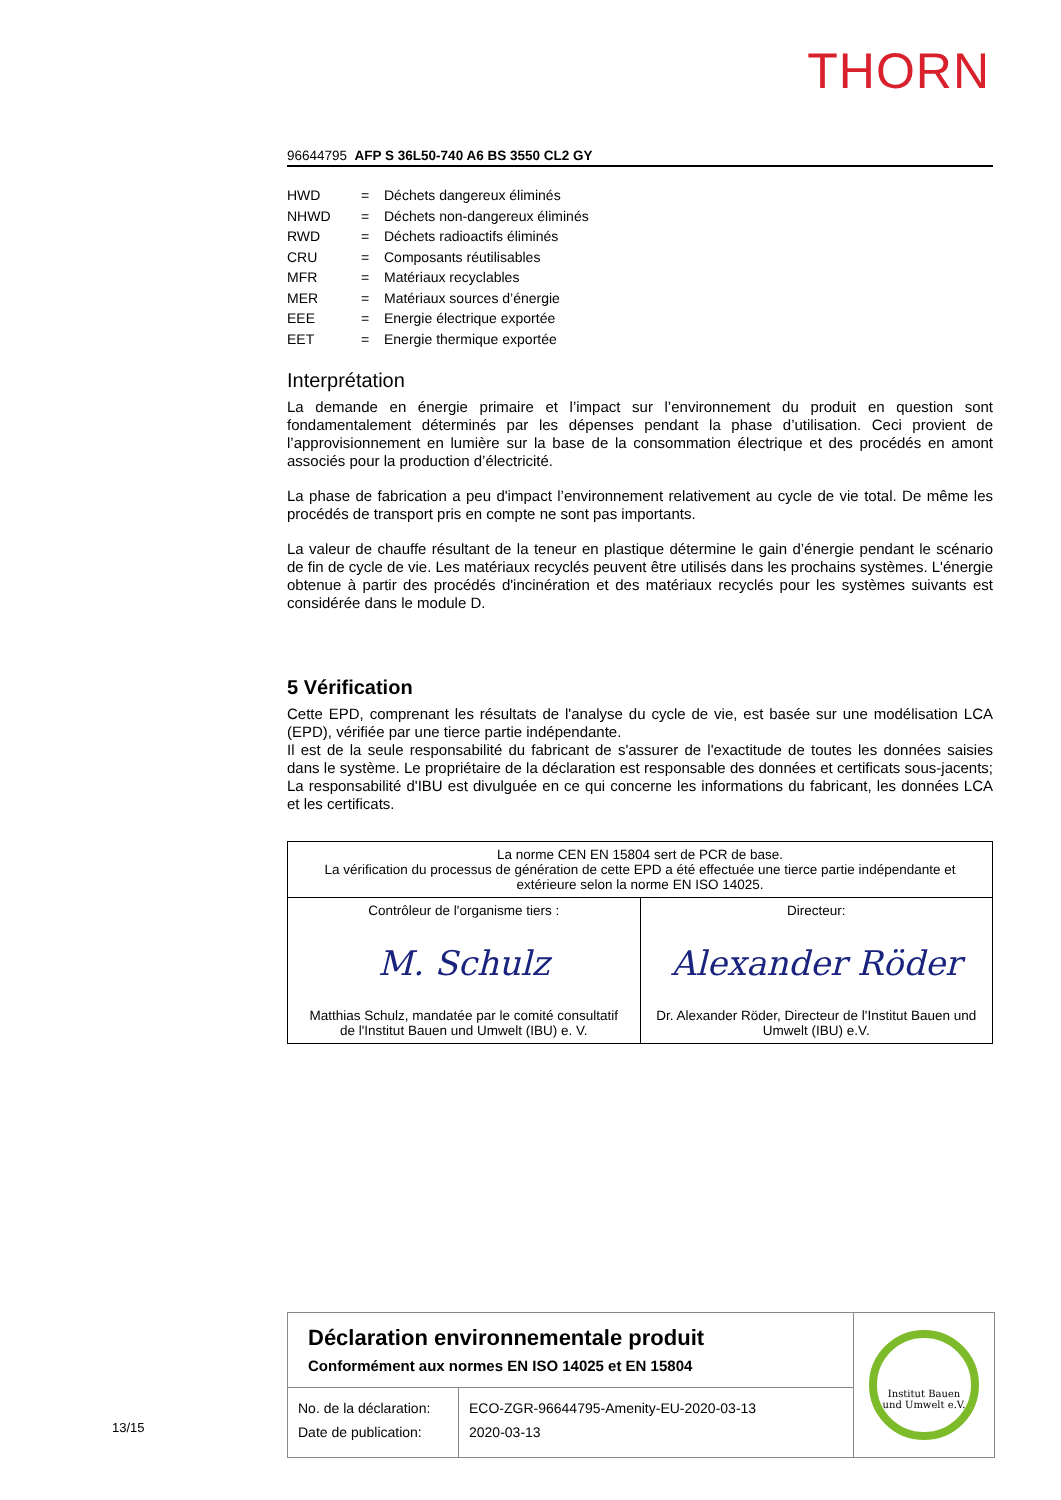THORN
96644795 AFP S 36L50-740 A6 BS 3550 CL2 GY
| HWD | = | Déchets dangereux éliminés |
| NHWD | = | Déchets non-dangereux éliminés |
| RWD | = | Déchets radioactifs éliminés |
| CRU | = | Composants réutilisables |
| MFR | = | Matériaux recyclables |
| MER | = | Matériaux sources d’énergie |
| EEE | = | Energie électrique exportée |
| EET | = | Energie thermique exportée |
Interprétation
La demande en énergie primaire et l’impact sur l’environnement du produit en question sont fondamentalement déterminés par les dépenses pendant la phase d’utilisation. Ceci provient de l’approvisionnement en lumière sur la base de la consommation électrique et des procédés en amont associés pour la production d’électricité.
La phase de fabrication a peu d'impact l’environnement relativement au cycle de vie total. De même les procédés de transport pris en compte ne sont pas importants.
La valeur de chauffe résultant de la teneur en plastique détermine le gain d’énergie pendant le scénario de fin de cycle de vie. Les matériaux recyclés peuvent être utilisés dans les prochains systèmes. L'énergie obtenue à partir des procédés d'incinération et des matériaux recyclés pour les systèmes suivants est considérée dans le module D.
5 Vérification
Cette EPD, comprenant les résultats de l'analyse du cycle de vie, est basée sur une modélisation LCA (EPD), vérifiée par une tierce partie indépendante.
Il est de la seule responsabilité du fabricant de s'assurer de l'exactitude de toutes les données saisies dans le système. Le propriétaire de la déclaration est responsable des données et certificats sous-jacents; La responsabilité d'IBU est divulguée en ce qui concerne les informations du fabricant, les données LCA et les certificats.
| La norme CEN EN 15804 sert de PCR de base. La vérification du processus de génération de cette EPD a été effectuée une tierce partie indépendante et extérieure selon la norme EN ISO 14025. | |
| Contrôleur de l'organisme tiers : M. Schulz Matthias Schulz, mandatée par le comité consultatif de l'Institut Bauen und Umwelt (IBU) e. V. | Directeur: Alexander Röder Dr. Alexander Röder, Directeur de l'Institut Bauen und Umwelt (IBU) e.V. |
Déclaration environnementale produit
Conformément aux normes EN ISO 14025 et EN 15804
| No. de la déclaration: Date de publication: | ECO-ZGR-96644795-Amenity-EU-2020-03-13 2020-03-13 |
Institut Bauen
und Umwelt e.V.
13/15